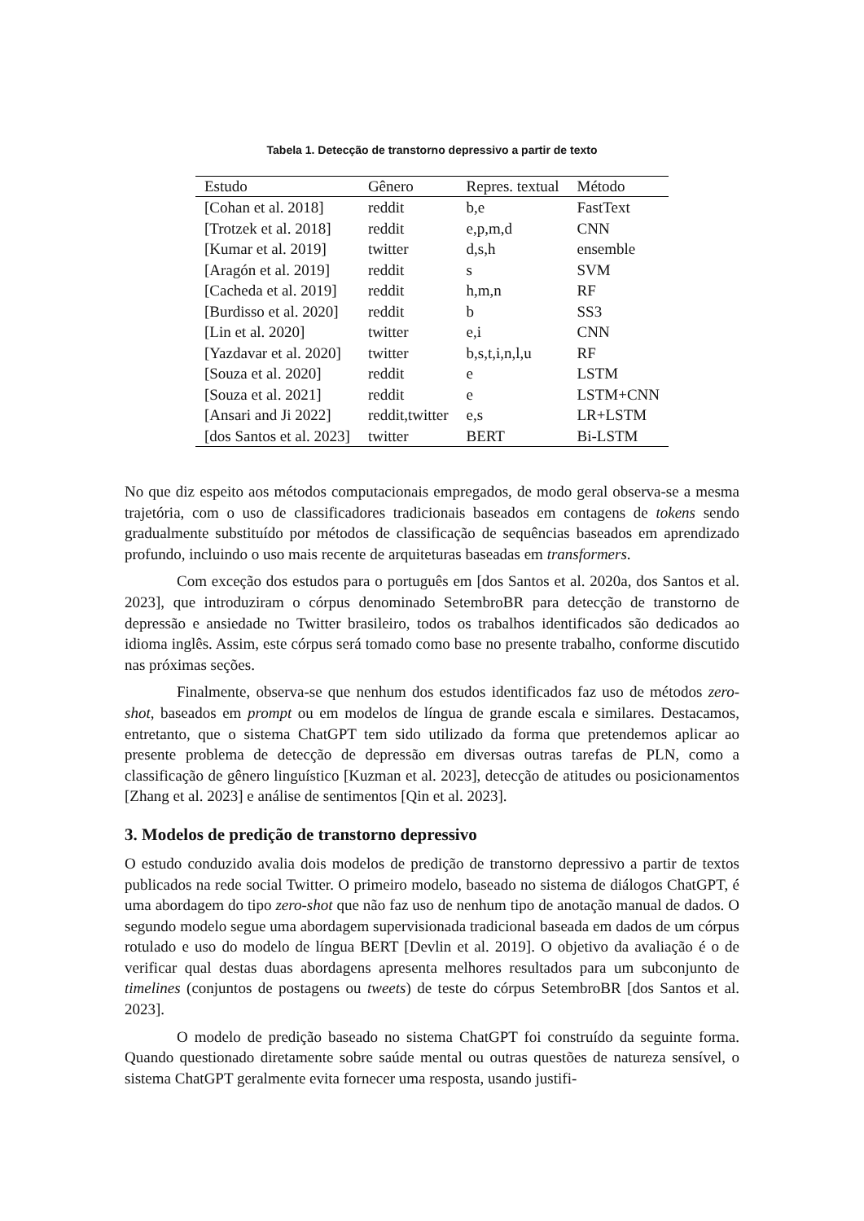Tabela 1. Detecção de transtorno depressivo a partir de texto
| Estudo | Gênero | Repres. textual | Método |
| --- | --- | --- | --- |
| [Cohan et al. 2018] | reddit | b,e | FastText |
| [Trotzek et al. 2018] | reddit | e,p,m,d | CNN |
| [Kumar et al. 2019] | twitter | d,s,h | ensemble |
| [Aragón et al. 2019] | reddit | s | SVM |
| [Cacheda et al. 2019] | reddit | h,m,n | RF |
| [Burdisso et al. 2020] | reddit | b | SS3 |
| [Lin et al. 2020] | twitter | e,i | CNN |
| [Yazdavar et al. 2020] | twitter | b,s,t,i,n,l,u | RF |
| [Souza et al. 2020] | reddit | e | LSTM |
| [Souza et al. 2021] | reddit | e | LSTM+CNN |
| [Ansari and Ji 2022] | reddit,twitter | e,s | LR+LSTM |
| [dos Santos et al. 2023] | twitter | BERT | Bi-LSTM |
No que diz espeito aos métodos computacionais empregados, de modo geral observa-se a mesma trajetória, com o uso de classificadores tradicionais baseados em contagens de tokens sendo gradualmente substituído por métodos de classificação de sequências baseados em aprendizado profundo, incluindo o uso mais recente de arquiteturas baseadas em transformers.
Com exceção dos estudos para o português em [dos Santos et al. 2020a, dos Santos et al. 2023], que introduziram o córpus denominado SetembroBR para detecção de transtorno de depressão e ansiedade no Twitter brasileiro, todos os trabalhos identificados são dedicados ao idioma inglês. Assim, este córpus será tomado como base no presente trabalho, conforme discutido nas próximas seções.
Finalmente, observa-se que nenhum dos estudos identificados faz uso de métodos zero-shot, baseados em prompt ou em modelos de língua de grande escala e similares. Destacamos, entretanto, que o sistema ChatGPT tem sido utilizado da forma que pretendemos aplicar ao presente problema de detecção de depressão em diversas outras tarefas de PLN, como a classificação de gênero linguístico [Kuzman et al. 2023], detecção de atitudes ou posicionamentos [Zhang et al. 2023] e análise de sentimentos [Qin et al. 2023].
3. Modelos de predição de transtorno depressivo
O estudo conduzido avalia dois modelos de predição de transtorno depressivo a partir de textos publicados na rede social Twitter. O primeiro modelo, baseado no sistema de diálogos ChatGPT, é uma abordagem do tipo zero-shot que não faz uso de nenhum tipo de anotação manual de dados. O segundo modelo segue uma abordagem supervisionada tradicional baseada em dados de um córpus rotulado e uso do modelo de língua BERT [Devlin et al. 2019]. O objetivo da avaliação é o de verificar qual destas duas abordagens apresenta melhores resultados para um subconjunto de timelines (conjuntos de postagens ou tweets) de teste do córpus SetembroBR [dos Santos et al. 2023].
O modelo de predição baseado no sistema ChatGPT foi construído da seguinte forma. Quando questionado diretamente sobre saúde mental ou outras questões de natureza sensível, o sistema ChatGPT geralmente evita fornecer uma resposta, usando justifi-